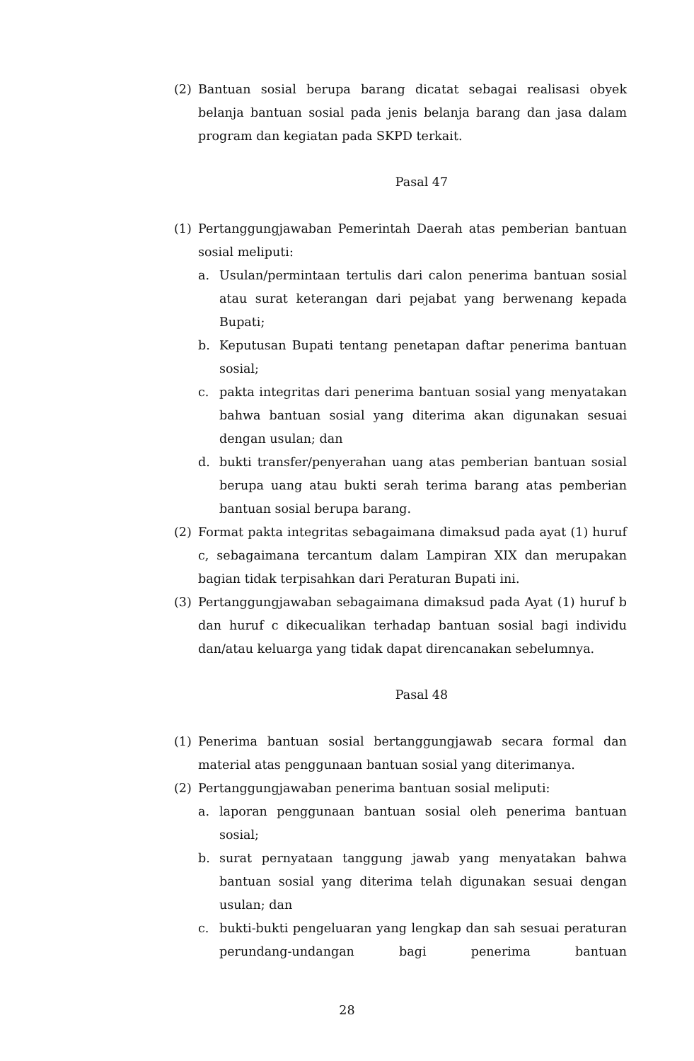(2) Bantuan sosial berupa barang dicatat sebagai realisasi obyek belanja bantuan sosial pada jenis belanja barang dan jasa dalam program dan kegiatan pada SKPD terkait.
Pasal 47
(1) Pertanggungjawaban Pemerintah Daerah atas pemberian bantuan sosial meliputi:
a. Usulan/permintaan tertulis dari calon penerima bantuan sosial atau surat keterangan dari pejabat yang berwenang kepada Bupati;
b. Keputusan Bupati tentang penetapan daftar penerima bantuan sosial;
c. pakta integritas dari penerima bantuan sosial yang menyatakan bahwa bantuan sosial yang diterima akan digunakan sesuai dengan usulan; dan
d. bukti transfer/penyerahan uang atas pemberian bantuan sosial berupa uang atau bukti serah terima barang atas pemberian bantuan sosial berupa barang.
(2) Format pakta integritas sebagaimana dimaksud pada ayat (1) huruf c, sebagaimana tercantum dalam Lampiran XIX dan merupakan bagian tidak terpisahkan dari Peraturan Bupati ini.
(3) Pertanggungjawaban sebagaimana dimaksud pada Ayat (1) huruf b dan huruf c dikecualikan terhadap bantuan sosial bagi individu dan/atau keluarga yang tidak dapat direncanakan sebelumnya.
Pasal 48
(1) Penerima bantuan sosial bertanggungjawab secara formal dan material atas penggunaan bantuan sosial yang diterimanya.
(2) Pertanggungjawaban penerima bantuan sosial meliputi:
a. laporan penggunaan bantuan sosial oleh penerima bantuan sosial;
b. surat pernyataan tanggung jawab yang menyatakan bahwa bantuan sosial yang diterima telah digunakan sesuai dengan usulan; dan
c. bukti-bukti pengeluaran yang lengkap dan sah sesuai peraturan perundang-undangan bagi penerima bantuan
28